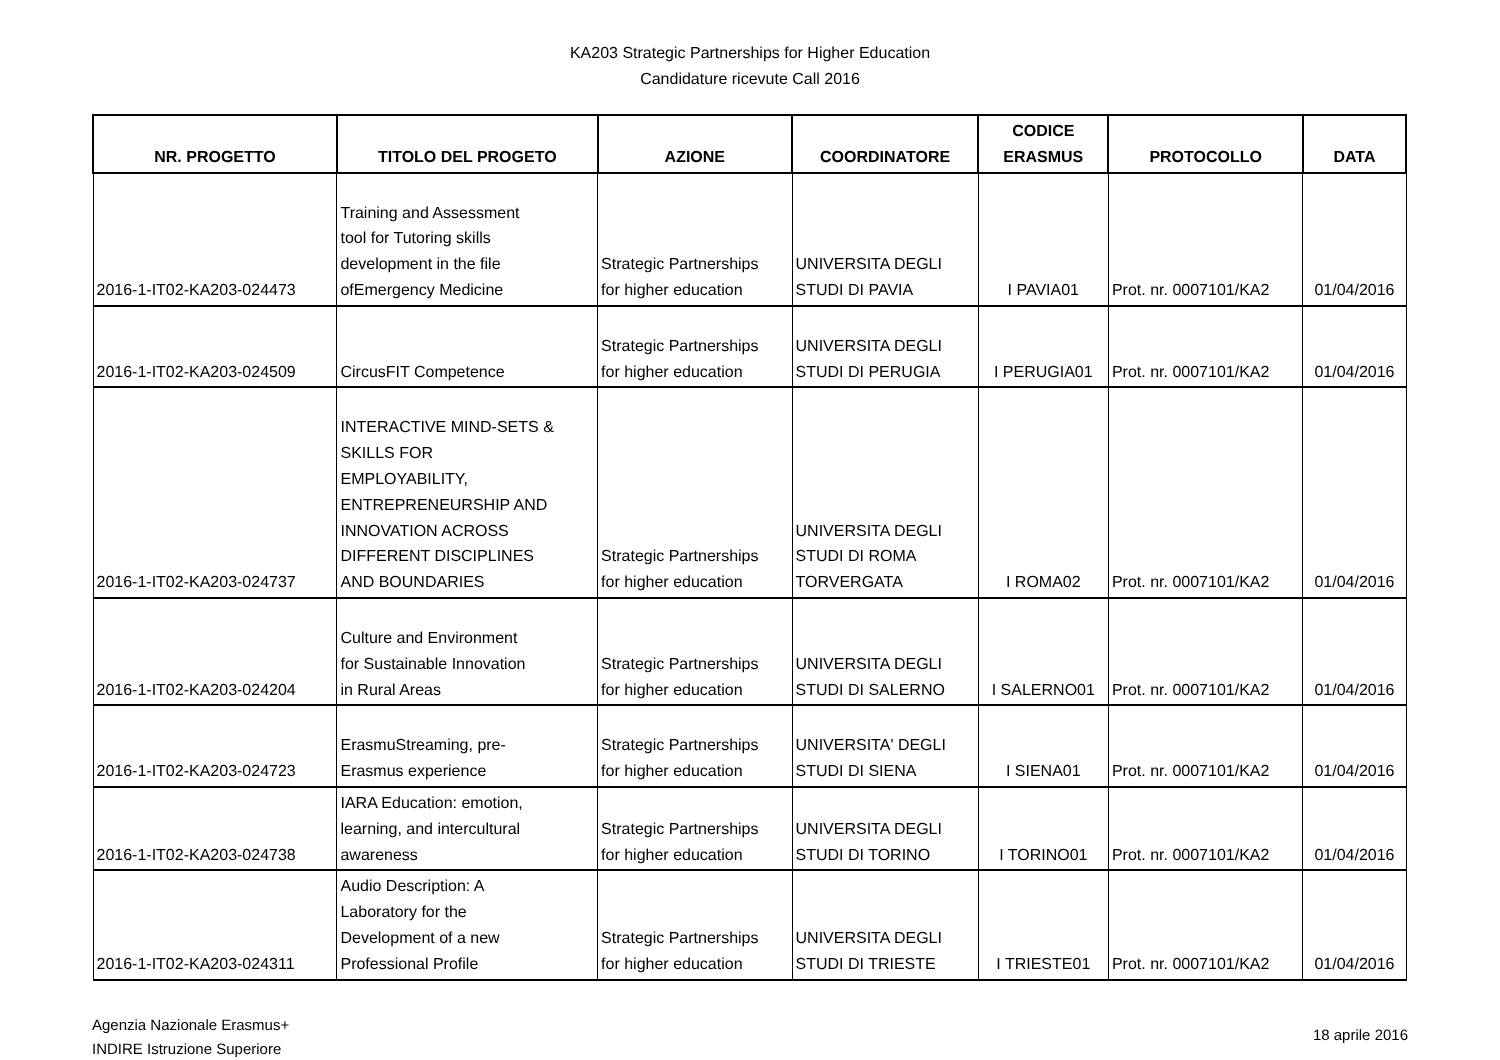KA203 Strategic Partnerships for Higher Education
Candidature ricevute Call 2016
| NR. PROGETTO | TITOLO DEL PROGETO | AZIONE | COORDINATORE | CODICE ERASMUS | PROTOCOLLO | DATA |
| --- | --- | --- | --- | --- | --- | --- |
| 2016-1-IT02-KA203-024473 | Training and Assessment tool for Tutoring skills development in the file ofEmergency Medicine | Strategic Partnerships for higher education | UNIVERSITA DEGLI STUDI DI PAVIA | I PAVIA01 | Prot. nr. 0007101/KA2 | 01/04/2016 |
| 2016-1-IT02-KA203-024509 | CircusFIT Competence | Strategic Partnerships for higher education | UNIVERSITA DEGLI STUDI DI PERUGIA | I PERUGIA01 | Prot. nr. 0007101/KA2 | 01/04/2016 |
| 2016-1-IT02-KA203-024737 | INTERACTIVE MIND-SETS & SKILLS FOR EMPLOYABILITY, ENTREPRENEURSHIP AND INNOVATION ACROSS DIFFERENT DISCIPLINES AND BOUNDARIES | Strategic Partnerships for higher education | UNIVERSITA DEGLI STUDI DI ROMA TORVERGATA | I ROMA02 | Prot. nr. 0007101/KA2 | 01/04/2016 |
| 2016-1-IT02-KA203-024204 | Culture and Environment for Sustainable Innovation in Rural Areas | Strategic Partnerships for higher education | UNIVERSITA DEGLI STUDI DI SALERNO | I SALERNO01 | Prot. nr. 0007101/KA2 | 01/04/2016 |
| 2016-1-IT02-KA203-024723 | ErasmuStreaming, pre- Erasmus experience | Strategic Partnerships for higher education | UNIVERSITA' DEGLI STUDI DI SIENA | I SIENA01 | Prot. nr. 0007101/KA2 | 01/04/2016 |
| 2016-1-IT02-KA203-024738 | IARA Education: emotion, learning, and intercultural awareness | Strategic Partnerships for higher education | UNIVERSITA DEGLI STUDI DI TORINO | I TORINO01 | Prot. nr. 0007101/KA2 | 01/04/2016 |
| 2016-1-IT02-KA203-024311 | Audio Description: A Laboratory for the Development of a new Professional Profile | Strategic Partnerships for higher education | UNIVERSITA DEGLI STUDI DI TRIESTE | I TRIESTE01 | Prot. nr. 0007101/KA2 | 01/04/2016 |
Agenzia Nazionale Erasmus+
INDIRE Istruzione Superiore
18 aprile 2016